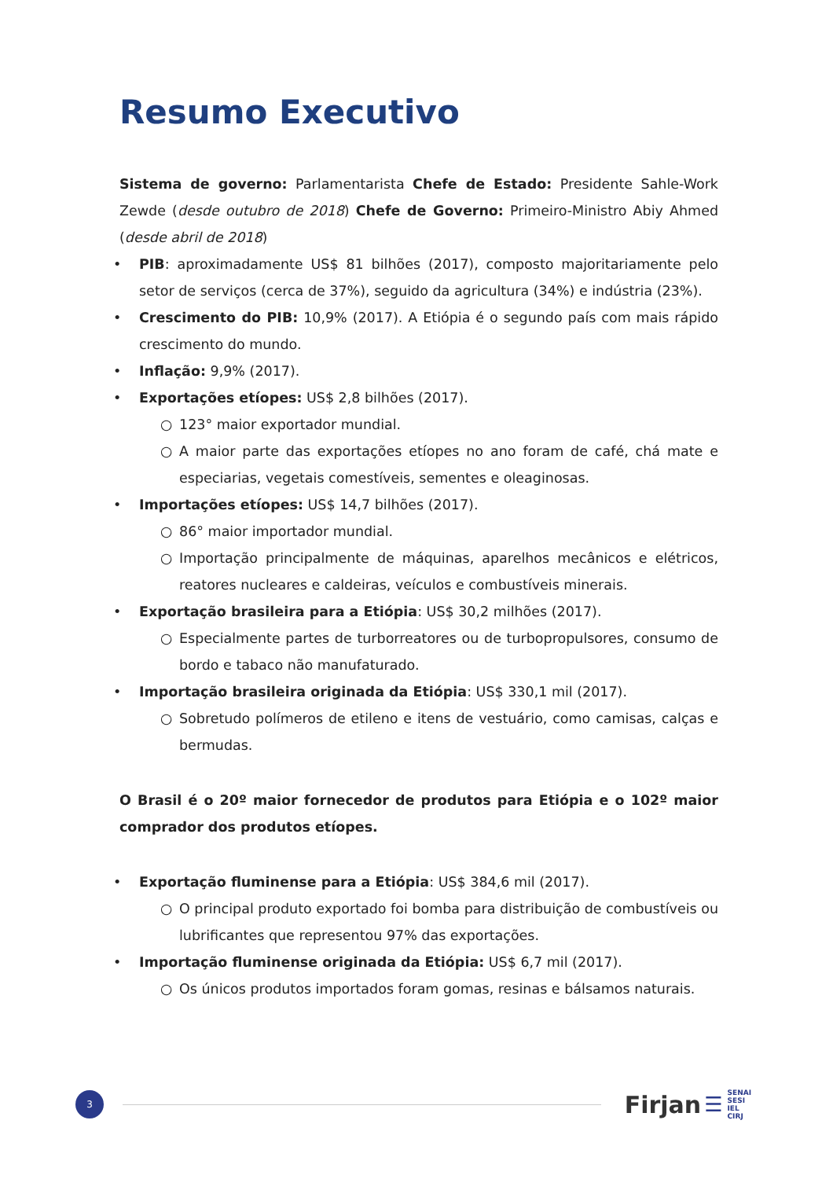Resumo Executivo
Sistema de governo: Parlamentarista Chefe de Estado: Presidente Sahle-Work Zewde (desde outubro de 2018) Chefe de Governo: Primeiro-Ministro Abiy Ahmed (desde abril de 2018)
• PIB: aproximadamente US$ 81 bilhões (2017), composto majoritariamente pelo setor de serviços (cerca de 37%), seguido da agricultura (34%) e indústria (23%).
• Crescimento do PIB: 10,9% (2017). A Etiópia é o segundo país com mais rápido crescimento do mundo.
• Inflação: 9,9% (2017).
• Exportações etíopes: US$ 2,8 bilhões (2017).
○ 123° maior exportador mundial.
○ A maior parte das exportações etíopes no ano foram de café, chá mate e especiarias, vegetais comestíveis, sementes e oleaginosas.
• Importações etíopes: US$ 14,7 bilhões (2017).
○ 86° maior importador mundial.
○ Importação principalmente de máquinas, aparelhos mecânicos e elétricos, reatores nucleares e caldeiras, veículos e combustíveis minerais.
• Exportação brasileira para a Etiópia: US$ 30,2 milhões (2017).
○ Especialmente partes de turborreatores ou de turbopropulsores, consumo de bordo e tabaco não manufaturado.
• Importação brasileira originada da Etiópia: US$ 330,1 mil (2017).
○ Sobretudo polímeros de etileno e itens de vestuário, como camisas, calças e bermudas.
O Brasil é o 20º maior fornecedor de produtos para Etiópia e o 102º maior comprador dos produtos etíopes.
• Exportação fluminense para a Etiópia: US$ 384,6 mil (2017).
○ O principal produto exportado foi bomba para distribuição de combustíveis ou lubrificantes que representou 97% das exportações.
• Importação fluminense originada da Etiópia: US$ 6,7 mil (2017).
○ Os únicos produtos importados foram gomas, resinas e bálsamos naturais.
3
Firjan ☰
SENAI
SESI
IEL
CIRJ